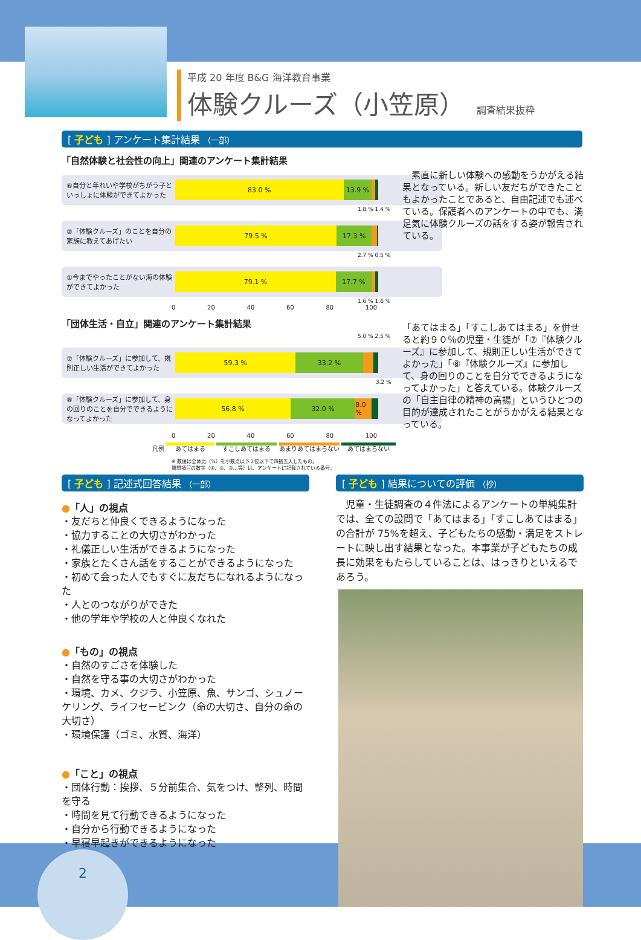平成 20 年度 B&G 海洋教育事業
体験クルーズ（小笠原） 調査結果抜粋
[ 子ども ] アンケート集計結果 （一部）
「自然体験と社会性の向上」関連のアンケート集計結果
⑥自分と年れいや学校がちがう子といっしょに体験ができてよかった
83.0 % 13.9 %
1.8 % 1.4 %
②「体験クルーズ」のことを自分の家族に教えてあげたい
79.5 % 17.3 %
2.7 % 0.5 %
①今までやったことがない海の体験ができてよかった
79.1 % 17.7 %
1.6 % 1.6 %
0 20 40 60 80 100
「団体生活・自立」関連のアンケート集計結果
5.0 % 2.5 %
⑦「体験クルーズ」に参加して、規則正しい生活ができてよかった
59.3 % 33.2 %
3.2 %
⑧「体験クルーズ」に参加して、身の回りのことを自分でできるようになってよかった
56.8 % 32.0 % 8.0 %
0 20 40 60 80 100
凡例 あてはまる すこしあてはまる あまりあてはまらない あてはまらない
※ 数値は全体比（%）を小数点以下２位以下で四捨五入したもの。
質問項目の数字（①、②、③…等）は、アンケートに記載されている番号。
　素直に新しい体験への感動をうかがえる結果となっている。新しい友だちができたこともよかったことであると、自由記述でも述べている。保護者へのアンケートの中でも、満足気に体験クルーズの話をする姿が報告されている。
「あてはまる」「すこしあてはまる」を併せると約９０％の児童・生徒が「⑦『体験クルーズ』に参加して、規則正しい生活ができてよかった」「⑧『体験クルーズ』に参加して、身の回りのことを自分でできるようになってよかった」と答えている。体験クルーズの「自主自律の精神の高揚」というひとつの目的が達成されたことがうかがえる結果となっている。
[ 子ども ] 記述式回答結果 （一部）
●「人」の視点
・友だちと仲良くできるようになった
・協力することの大切さがわかった
・礼儀正しい生活ができるようになった
・家族とたくさん話をすることができるようになった
・初めて会った人でもすぐに友だちになれるようになった
・人とのつながりができた
・他の学年や学校の人と仲良くなれた
●「もの」の視点
・自然のすごさを体験した
・自然を守る事の大切さがわかった
・環境、カメ、クジラ、小笠原、魚、サンゴ、シュノーケリング、ライフセービンク（命の大切さ、自分の命の大切さ）
・環境保護（ゴミ、水質、海洋）
●「こと」の視点
・団体行動：挨拶、５分前集合、気をつけ、整列、時間を守る
・時間を見て行動できるようになった
・自分から行動できるようになった
・早寝早起きができるようになった
[ 子ども ] 結果についての評価 （抄）
　児童・生徒調査の４件法によるアンケートの単純集計では、全ての設問で「あてはまる」「すこしあてはまる」の合計が 75%を超え、子どもたちの感動・満足をストレートに映し出す結果となった。本事業が子どもたちの成長に効果をもたらしていることは、はっきりといえるであろう。
2